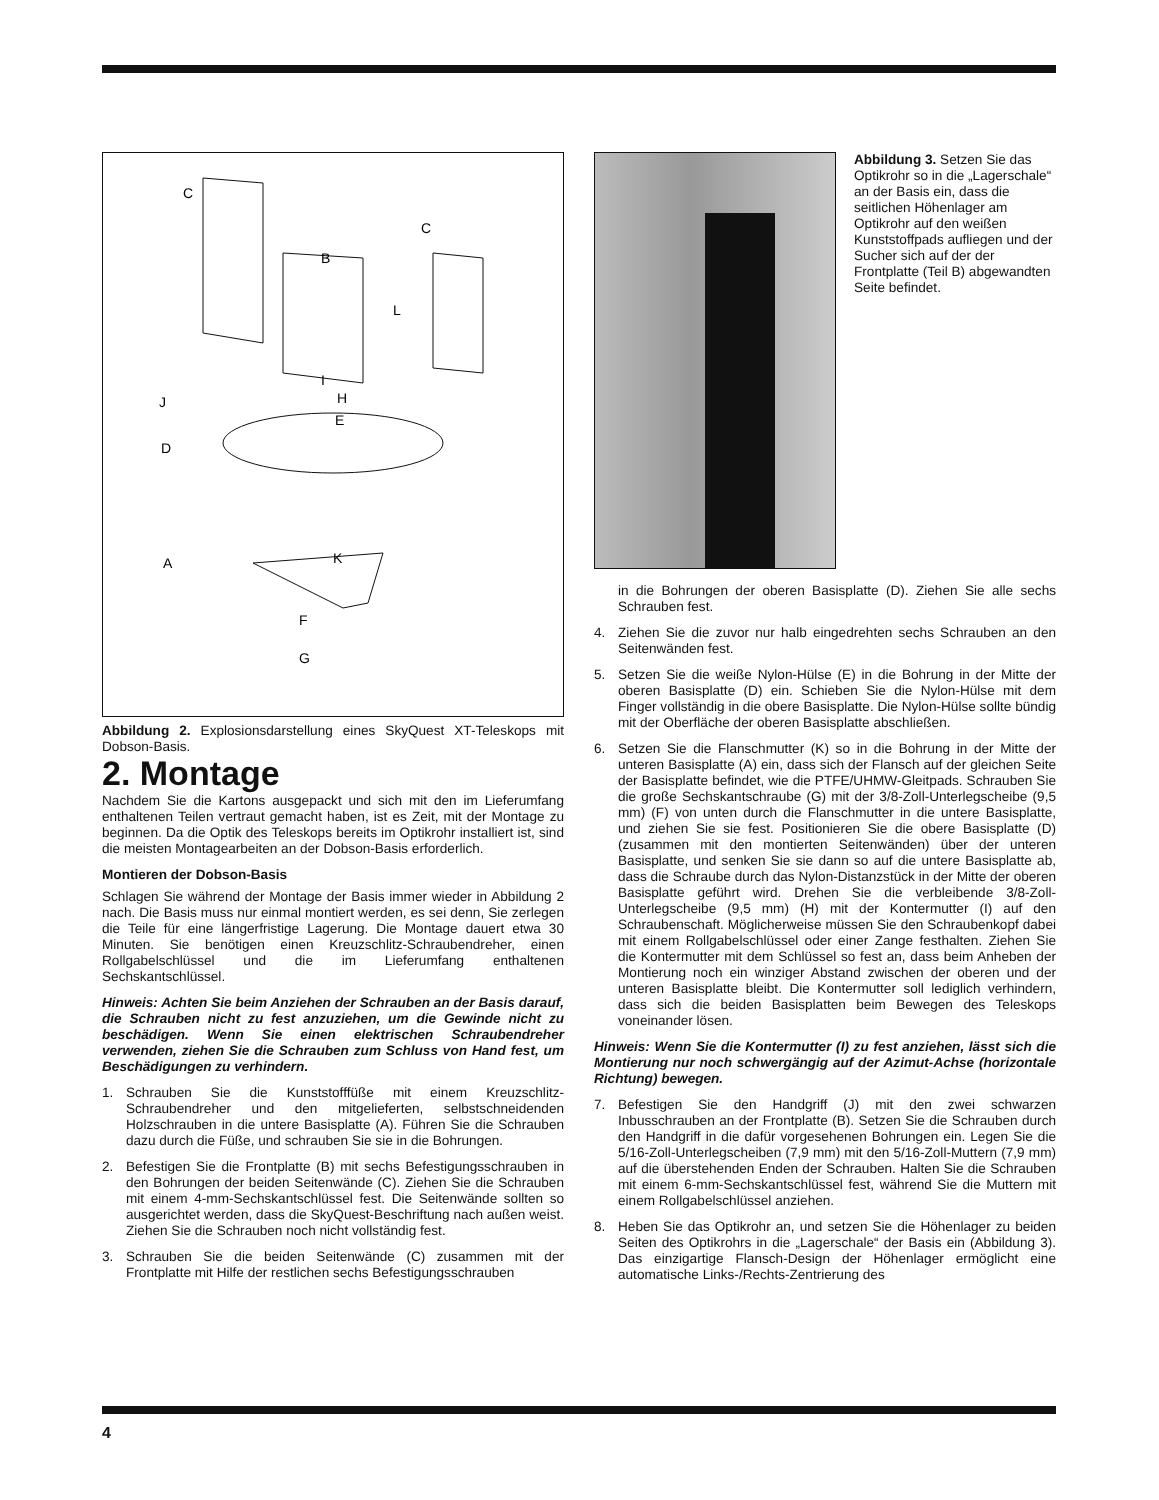C
C
B
L
D
A
I
H
E
K
J
F
G
Abbildung 2. Explosionsdarstellung eines SkyQuest XT-Teleskops mit Dobson-Basis.
2. Montage
Nachdem Sie die Kartons ausgepackt und sich mit den im Lieferumfang enthaltenen Teilen vertraut gemacht haben, ist es Zeit, mit der Montage zu beginnen. Da die Optik des Teleskops bereits im Optikrohr installiert ist, sind die meisten Montagearbeiten an der Dobson-Basis erforderlich.
Montieren der Dobson-Basis
Schlagen Sie während der Montage der Basis immer wieder in Abbildung 2 nach. Die Basis muss nur einmal montiert werden, es sei denn, Sie zerlegen die Teile für eine längerfristige Lagerung. Die Montage dauert etwa 30 Minuten. Sie benötigen einen Kreuzschlitz-Schraubendreher, einen Rollgabelschlüssel und die im Lieferumfang enthaltenen Sechskantschlüssel.
Hinweis: Achten Sie beim Anziehen der Schrauben an der Basis darauf, die Schrauben nicht zu fest anzuziehen, um die Gewinde nicht zu beschädigen. Wenn Sie einen elektrischen Schraubendreher verwenden, ziehen Sie die Schrauben zum Schluss von Hand fest, um Beschädigungen zu verhindern.
1. Schrauben Sie die Kunststofffüße mit einem Kreuzschlitz-Schraubendreher und den mitgelieferten, selbstschneidenden Holzschrauben in die untere Basisplatte (A). Führen Sie die Schrauben dazu durch die Füße, und schrauben Sie sie in die Bohrungen.
2. Befestigen Sie die Frontplatte (B) mit sechs Befestigungsschrauben in den Bohrungen der beiden Seitenwände (C). Ziehen Sie die Schrauben mit einem 4-mm-Sechskantschlüssel fest. Die Seitenwände sollten so ausgerichtet werden, dass die SkyQuest-Beschriftung nach außen weist. Ziehen Sie die Schrauben noch nicht vollständig fest.
3. Schrauben Sie die beiden Seitenwände (C) zusammen mit der Frontplatte mit Hilfe der restlichen sechs Befestigungsschrauben
Abbildung 3. Setzen Sie das Optikrohr so in die „Lagerschale“ an der Basis ein, dass die seitlichen Höhenlager am Optikrohr auf den weißen Kunststoffpads aufliegen und der Sucher sich auf der der Frontplatte (Teil B) abgewandten Seite befindet.
in die Bohrungen der oberen Basisplatte (D). Ziehen Sie alle sechs Schrauben fest.
4. Ziehen Sie die zuvor nur halb eingedrehten sechs Schrauben an den Seitenwänden fest.
5. Setzen Sie die weiße Nylon-Hülse (E) in die Bohrung in der Mitte der oberen Basisplatte (D) ein. Schieben Sie die Nylon-Hülse mit dem Finger vollständig in die obere Basisplatte. Die Nylon-Hülse sollte bündig mit der Oberfläche der oberen Basisplatte abschließen.
6. Setzen Sie die Flanschmutter (K) so in die Bohrung in der Mitte der unteren Basisplatte (A) ein, dass sich der Flansch auf der gleichen Seite der Basisplatte befindet, wie die PTFE/UHMW-Gleitpads. Schrauben Sie die große Sechskantschraube (G) mit der 3/8-Zoll-Unterlegscheibe (9,5 mm) (F) von unten durch die Flanschmutter in die untere Basisplatte, und ziehen Sie sie fest. Positionieren Sie die obere Basisplatte (D) (zusammen mit den montierten Seitenwänden) über der unteren Basisplatte, und senken Sie sie dann so auf die untere Basisplatte ab, dass die Schraube durch das Nylon-Distanzstück in der Mitte der oberen Basisplatte geführt wird. Drehen Sie die verbleibende 3/8-Zoll-Unterlegscheibe (9,5 mm) (H) mit der Kontermutter (I) auf den Schraubenschaft. Möglicherweise müssen Sie den Schraubenkopf dabei mit einem Rollgabelschlüssel oder einer Zange festhalten. Ziehen Sie die Kontermutter mit dem Schlüssel so fest an, dass beim Anheben der Montierung noch ein winziger Abstand zwischen der oberen und der unteren Basisplatte bleibt. Die Kontermutter soll lediglich verhindern, dass sich die beiden Basisplatten beim Bewegen des Teleskops voneinander lösen.
Hinweis: Wenn Sie die Kontermutter (I) zu fest anziehen, lässt sich die Montierung nur noch schwergängig auf der Azimut-Achse (horizontale Richtung) bewegen.
7. Befestigen Sie den Handgriff (J) mit den zwei schwarzen Inbusschrauben an der Frontplatte (B). Setzen Sie die Schrauben durch den Handgriff in die dafür vorgesehenen Bohrungen ein. Legen Sie die 5/16-Zoll-Unterlegscheiben (7,9 mm) mit den 5/16-Zoll-Muttern (7,9 mm) auf die überstehenden Enden der Schrauben. Halten Sie die Schrauben mit einem 6-mm-Sechskantschlüssel fest, während Sie die Muttern mit einem Rollgabelschlüssel anziehen.
8. Heben Sie das Optikrohr an, und setzen Sie die Höhenlager zu beiden Seiten des Optikrohrs in die „Lagerschale“ der Basis ein (Abbildung 3). Das einzigartige Flansch-Design der Höhenlager ermöglicht eine automatische Links-/Rechts-Zentrierung des
4